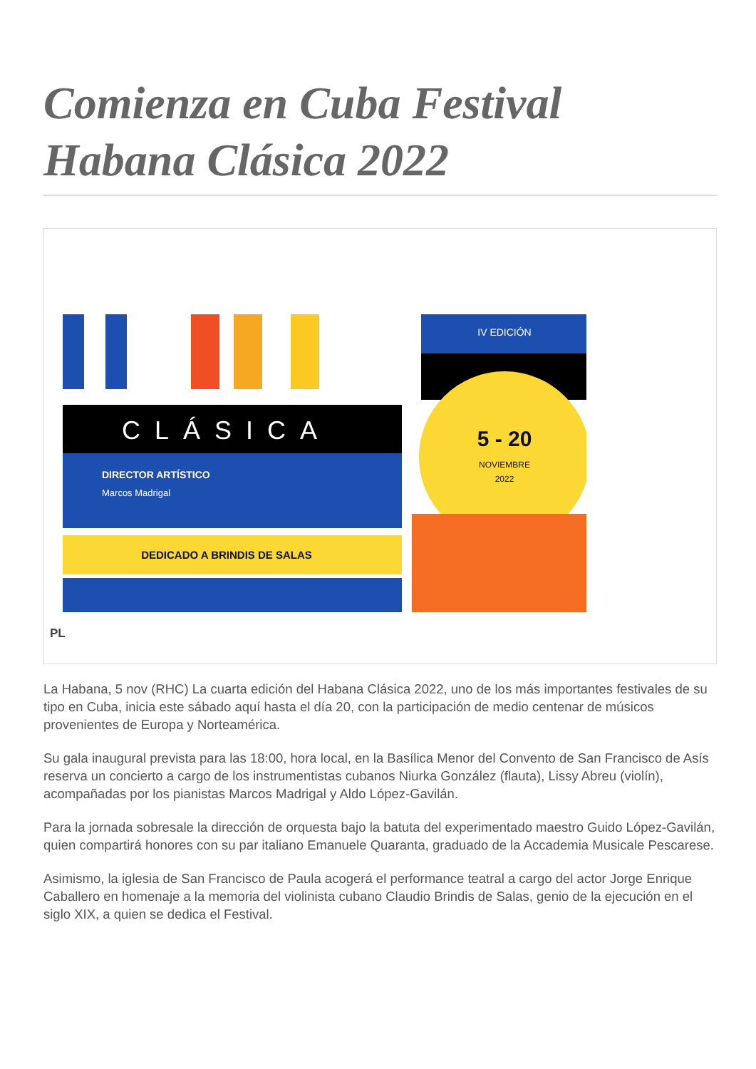Comienza en Cuba Festival Habana Clásica 2022
IV EDICIÓN
CLÁSICA
DIRECTOR ARTÍSTICO
Marcos Madrigal
DEDICADO A BRINDIS DE SALAS
5 - 20
NOVIEMBRE
2022
PL
La Habana, 5 nov (RHC) La cuarta edición del Habana Clásica 2022, uno de los más importantes festivales de su tipo en Cuba, inicia este sábado aquí hasta el día 20, con la participación de medio centenar de músicos provenientes de Europa y Norteamérica.
Su gala inaugural prevista para las 18:00, hora local, en la Basílica Menor del Convento de San Francisco de Asís reserva un concierto a cargo de los instrumentistas cubanos Niurka González (flauta), Lissy Abreu (violín), acompañadas por los pianistas Marcos Madrigal y Aldo López-Gavilán.
Para la jornada sobresale la dirección de orquesta bajo la batuta del experimentado maestro Guido López-Gavilán, quien compartirá honores con su par italiano Emanuele Quaranta, graduado de la Accademia Musicale Pescarese.
Asimismo, la iglesia de San Francisco de Paula acogerá el performance teatral a cargo del actor Jorge Enrique Caballero en homenaje a la memoria del violinista cubano Claudio Brindis de Salas, genio de la ejecución en el siglo XIX, a quien se dedica el Festival.